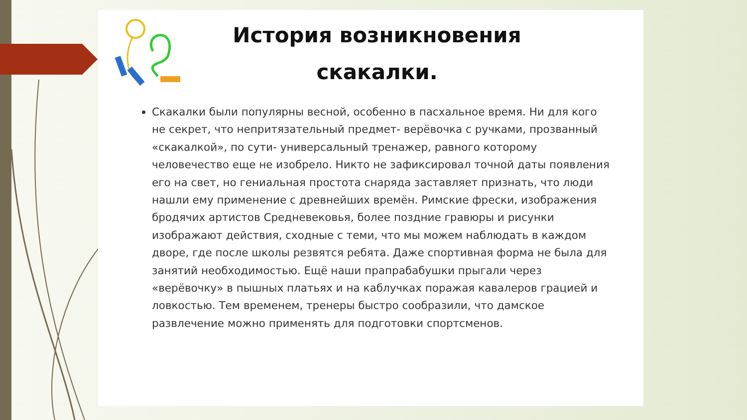История возникновения скакалки.
Скакалки были популярны весной, особенно в пасхальное время. Ни для кого не секрет, что непритязательный предмет- верёвочка с ручками, прозванный «скакалкой», по сути- универсальный тренажер, равного которому человечество еще не изобрело. Никто не зафиксировал точной даты появления его на свет, но гениальная простота снаряда заставляет признать, что люди нашли ему применение с древнейших времён. Римские фрески, изображения бродячих артистов Средневековья, более поздние гравюры и рисунки изображают действия, сходные с теми, что мы можем наблюдать в каждом дворе, где после школы резвятся ребята. Даже спортивная форма не была для занятий необходимостью. Ещё наши прапрабабушки прыгали через «верёвочку» в пышных платьях и на каблучках поражая кавалеров грацией и ловкостью. Тем временем, тренеры быстро сообразили, что дамское развлечение можно применять для подготовки спортсменов.